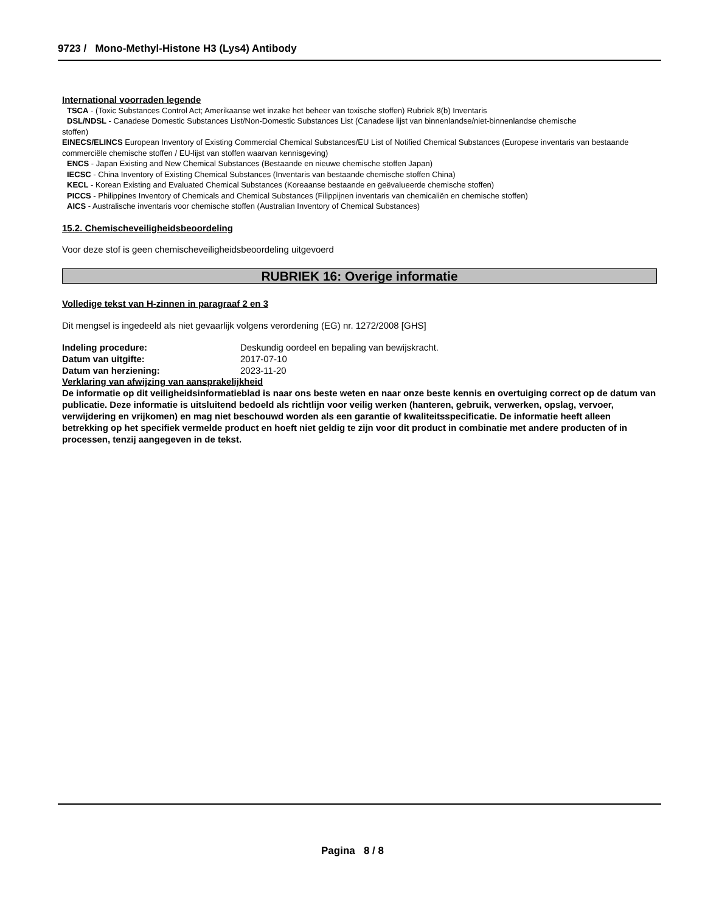9723 / Mono-Methyl-Histone H3 (Lys4) Antibody
International voorraden legende
TSCA - (Toxic Substances Control Act; Amerikaanse wet inzake het beheer van toxische stoffen) Rubriek 8(b) Inventaris
DSL/NDSL - Canadese Domestic Substances List/Non-Domestic Substances List (Canadese lijst van binnenlandse/niet-binnenlandse chemische
stoffen)
EINECS/ELINCS European Inventory of Existing Commercial Chemical Substances/EU List of Notified Chemical Substances (Europese inventaris van bestaande commerciële chemische stoffen / EU-lijst van stoffen waarvan kennisgeving)
ENCS - Japan Existing and New Chemical Substances (Bestaande en nieuwe chemische stoffen Japan)
IECSC - China Inventory of Existing Chemical Substances (Inventaris van bestaande chemische stoffen China)
KECL - Korean Existing and Evaluated Chemical Substances (Koreaanse bestaande en geëvalueerde chemische stoffen)
PICCS - Philippines Inventory of Chemicals and Chemical Substances (Filippijnen inventaris van chemicaliën en chemische stoffen)
AICS - Australische inventaris voor chemische stoffen (Australian Inventory of Chemical Substances)
15.2. Chemischeveiligheidsbeoordeling
Voor deze stof is geen chemischeveiligheidsbeoordeling uitgevoerd
RUBRIEK 16: Overige informatie
Volledige tekst van H-zinnen in paragraaf 2 en 3
Dit mengsel is ingedeeld als niet gevaarlijk volgens verordening (EG) nr. 1272/2008 [GHS]
| Indeling procedure: | Deskundig oordeel en bepaling van bewijskracht. |
| Datum van uitgifte: | 2017-07-10 |
| Datum van herziening: | 2023-11-20 |
Verklaring van afwijzing van aansprakelijkheid
De informatie op dit veiligheidsinformatieblad is naar ons beste weten en naar onze beste kennis en overtuiging correct op de datum van publicatie. Deze informatie is uitsluitend bedoeld als richtlijn voor veilig werken (hanteren, gebruik, verwerken, opslag, vervoer, verwijdering en vrijkomen) en mag niet beschouwd worden als een garantie of kwaliteitsspecificatie. De informatie heeft alleen betrekking op het specifiek vermelde product en hoeft niet geldig te zijn voor dit product in combinatie met andere producten of in processen, tenzij aangegeven in de tekst.
Pagina 8 / 8